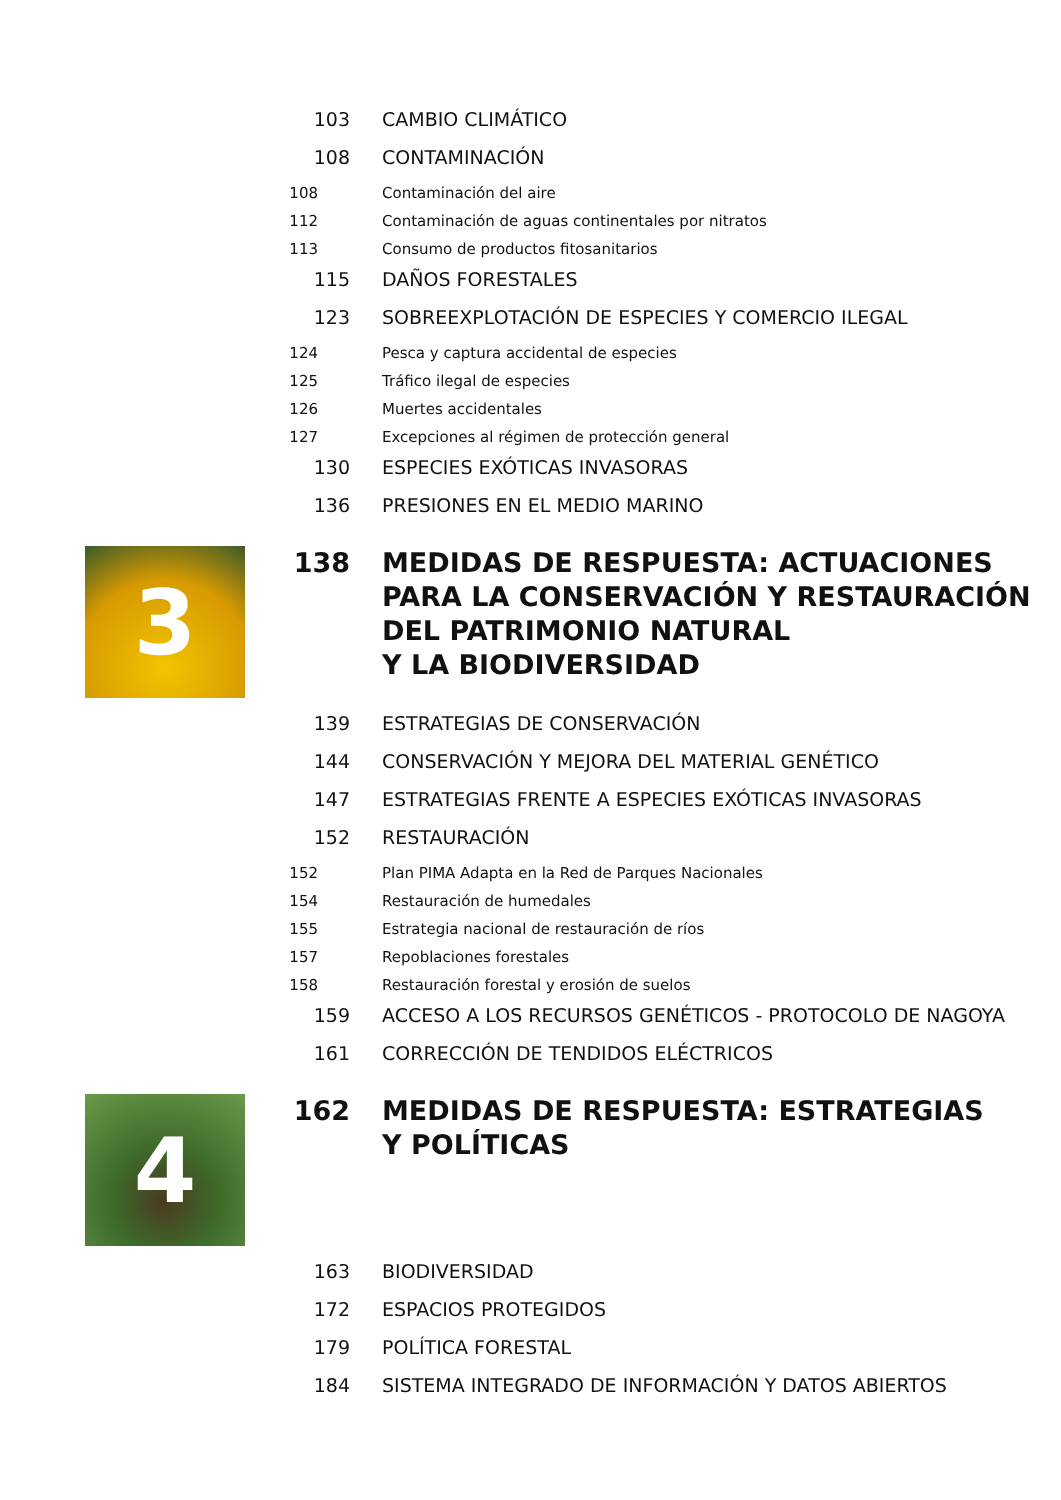103 CAMBIO CLIMÁTICO
108 CONTAMINACIÓN
108 Contaminación del aire
112 Contaminación de aguas continentales por nitratos
113 Consumo de productos fitosanitarios
115 DAÑOS FORESTALES
123 SOBREEXPLOTACIÓN DE ESPECIES Y COMERCIO ILEGAL
124 Pesca y captura accidental de especies
125 Tráfico ilegal de especies
126 Muertes accidentales
127 Excepciones al régimen de protección general
130 ESPECIES EXÓTICAS INVASORAS
136 PRESIONES EN EL MEDIO MARINO
3
138 MEDIDAS DE RESPUESTA: ACTUACIONES
PARA LA CONSERVACIÓN Y RESTAURACIÓN
DEL PATRIMONIO NATURAL
Y LA BIODIVERSIDAD
139 ESTRATEGIAS DE CONSERVACIÓN
144 CONSERVACIÓN Y MEJORA DEL MATERIAL GENÉTICO
147 ESTRATEGIAS FRENTE A ESPECIES EXÓTICAS INVASORAS
152 RESTAURACIÓN
152 Plan PIMA Adapta en la Red de Parques Nacionales
154 Restauración de humedales
155 Estrategia nacional de restauración de ríos
157 Repoblaciones forestales
158 Restauración forestal y erosión de suelos
159 ACCESO A LOS RECURSOS GENÉTICOS - PROTOCOLO DE NAGOYA
161 CORRECCIÓN DE TENDIDOS ELÉCTRICOS
4
162 MEDIDAS DE RESPUESTA: ESTRATEGIAS
Y POLÍTICAS
163 BIODIVERSIDAD
172 ESPACIOS PROTEGIDOS
179 POLÍTICA FORESTAL
184 SISTEMA INTEGRADO DE INFORMACIÓN Y DATOS ABIERTOS